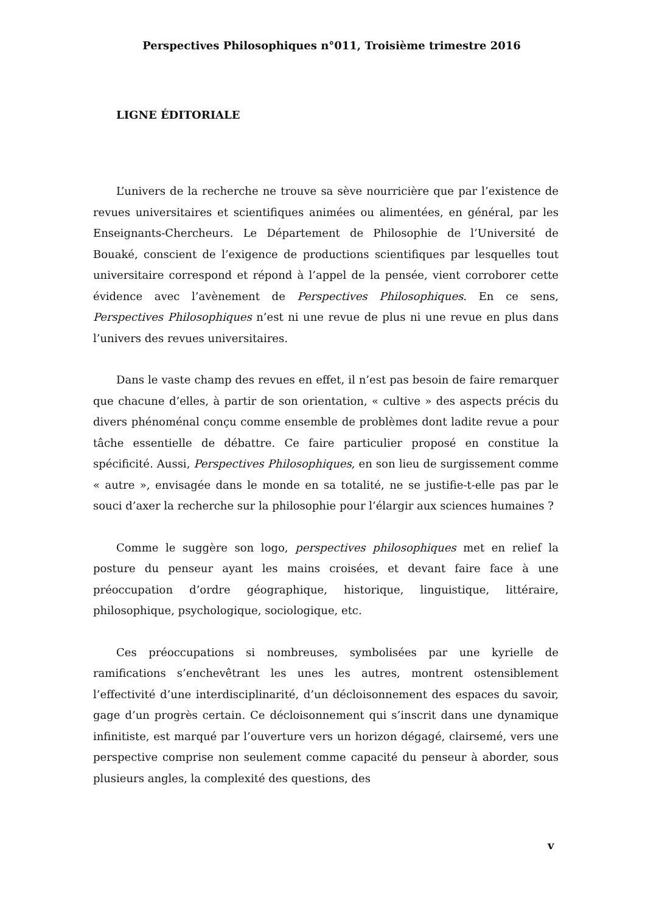Perspectives Philosophiques n°011, Troisième trimestre 2016
LIGNE ÉDITORIALE
L’univers de la recherche ne trouve sa sève nourricière que par l’existence de revues universitaires et scientifiques animées ou alimentées, en général, par les Enseignants-Chercheurs. Le Département de Philosophie de l’Université de Bouaké, conscient de l’exigence de productions scientifiques par lesquelles tout universitaire correspond et répond à l’appel de la pensée, vient corroborer cette évidence avec l’avènement de Perspectives Philosophiques. En ce sens, Perspectives Philosophiques n’est ni une revue de plus ni une revue en plus dans l’univers des revues universitaires.
Dans le vaste champ des revues en effet, il n’est pas besoin de faire remarquer que chacune d’elles, à partir de son orientation, « cultive » des aspects précis du divers phénoménal conçu comme ensemble de problèmes dont ladite revue a pour tâche essentielle de débattre. Ce faire particulier proposé en constitue la spécificité. Aussi, Perspectives Philosophiques, en son lieu de surgissement comme « autre », envisagée dans le monde en sa totalité, ne se justifie-t-elle pas par le souci d’axer la recherche sur la philosophie pour l’élargir aux sciences humaines ?
Comme le suggère son logo, perspectives philosophiques met en relief la posture du penseur ayant les mains croisées, et devant faire face à une préoccupation d’ordre géographique, historique, linguistique, littéraire, philosophique, psychologique, sociologique, etc.
Ces préoccupations si nombreuses, symbolisées par une kyrielle de ramifications s’enchevêtrant les unes les autres, montrent ostensiblement l’effectivité d’une interdisciplinarité, d’un décloisonnement des espaces du savoir, gage d’un progrès certain. Ce décloisonnement qui s’inscrit dans une dynamique infinitiste, est marqué par l’ouverture vers un horizon dégagé, clairsemé, vers une perspective comprise non seulement comme capacité du penseur à aborder, sous plusieurs angles, la complexité des questions, des
v